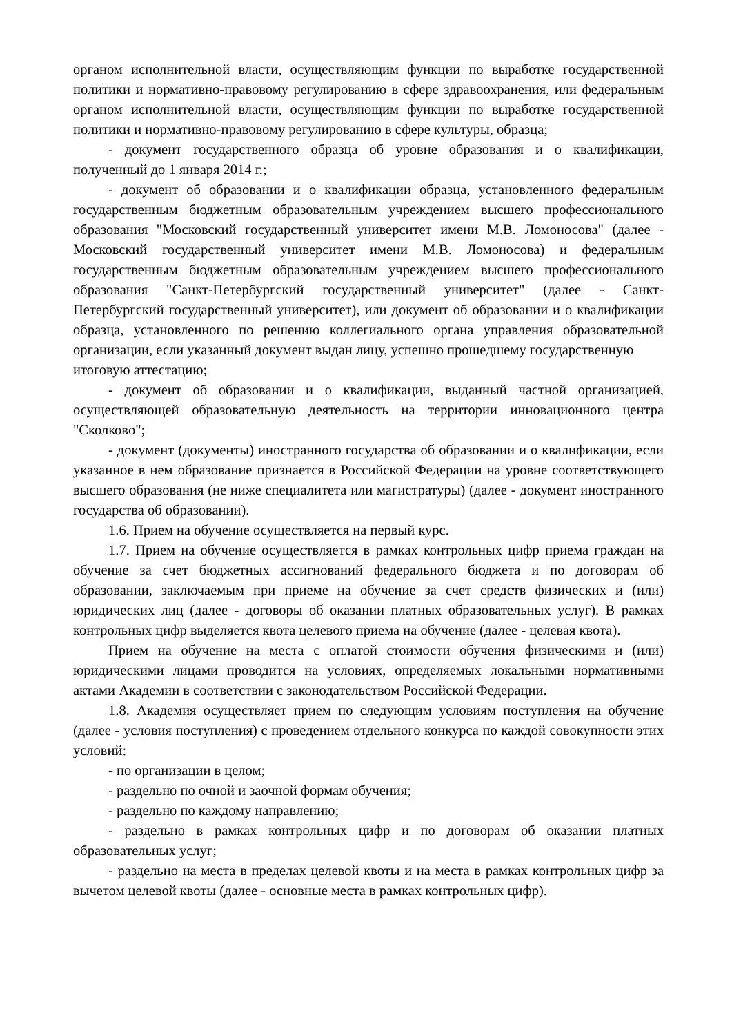органом исполнительной власти, осуществляющим функции по выработке государственной политики и нормативно-правовому регулированию в сфере здравоохранения, или федеральным органом исполнительной власти, осуществляющим функции по выработке государственной политики и нормативно-правовому регулированию в сфере культуры, образца;
- документ государственного образца об уровне образования и о квалификации, полученный до 1 января 2014 г.;
- документ об образовании и о квалификации образца, установленного федеральным государственным бюджетным образовательным учреждением высшего профессионального образования "Московский государственный университет имени М.В. Ломоносова" (далее - Московский государственный университет имени М.В. Ломоносова) и федеральным государственным бюджетным образовательным учреждением высшего профессионального образования "Санкт-Петербургский государственный университет" (далее - Санкт-Петербургский государственный университет), или документ об образовании и о квалификации образца, установленного по решению коллегиального органа управления образовательной организации, если указанный документ выдан лицу, успешно прошедшему государственную
итоговую аттестацию;
- документ об образовании и о квалификации, выданный частной организацией, осуществляющей образовательную деятельность на территории инновационного центра "Сколково";
- документ (документы) иностранного государства об образовании и о квалификации, если указанное в нем образование признается в Российской Федерации на уровне соответствующего высшего образования (не ниже специалитета или магистратуры) (далее - документ иностранного государства об образовании).
1.6. Прием на обучение осуществляется на первый курс.
1.7. Прием на обучение осуществляется в рамках контрольных цифр приема граждан на обучение за счет бюджетных ассигнований федерального бюджета и по договорам об образовании, заключаемым при приеме на обучение за счет средств физических и (или) юридических лиц (далее - договоры об оказании платных образовательных услуг). В рамках контрольных цифр выделяется квота целевого приема на обучение (далее - целевая квота).
Прием на обучение на места с оплатой стоимости обучения физическими и (или) юридическими лицами проводится на условиях, определяемых локальными нормативными актами Академии в соответствии с законодательством Российской Федерации.
1.8. Академия осуществляет прием по следующим условиям поступления на обучение (далее - условия поступления) с проведением отдельного конкурса по каждой совокупности этих условий:
- по организации в целом;
- раздельно по очной и заочной формам обучения;
- раздельно по каждому направлению;
- раздельно в рамках контрольных цифр и по договорам об оказании платных образовательных услуг;
- раздельно на места в пределах целевой квоты и на места в рамках контрольных цифр за вычетом целевой квоты (далее - основные места в рамках контрольных цифр).